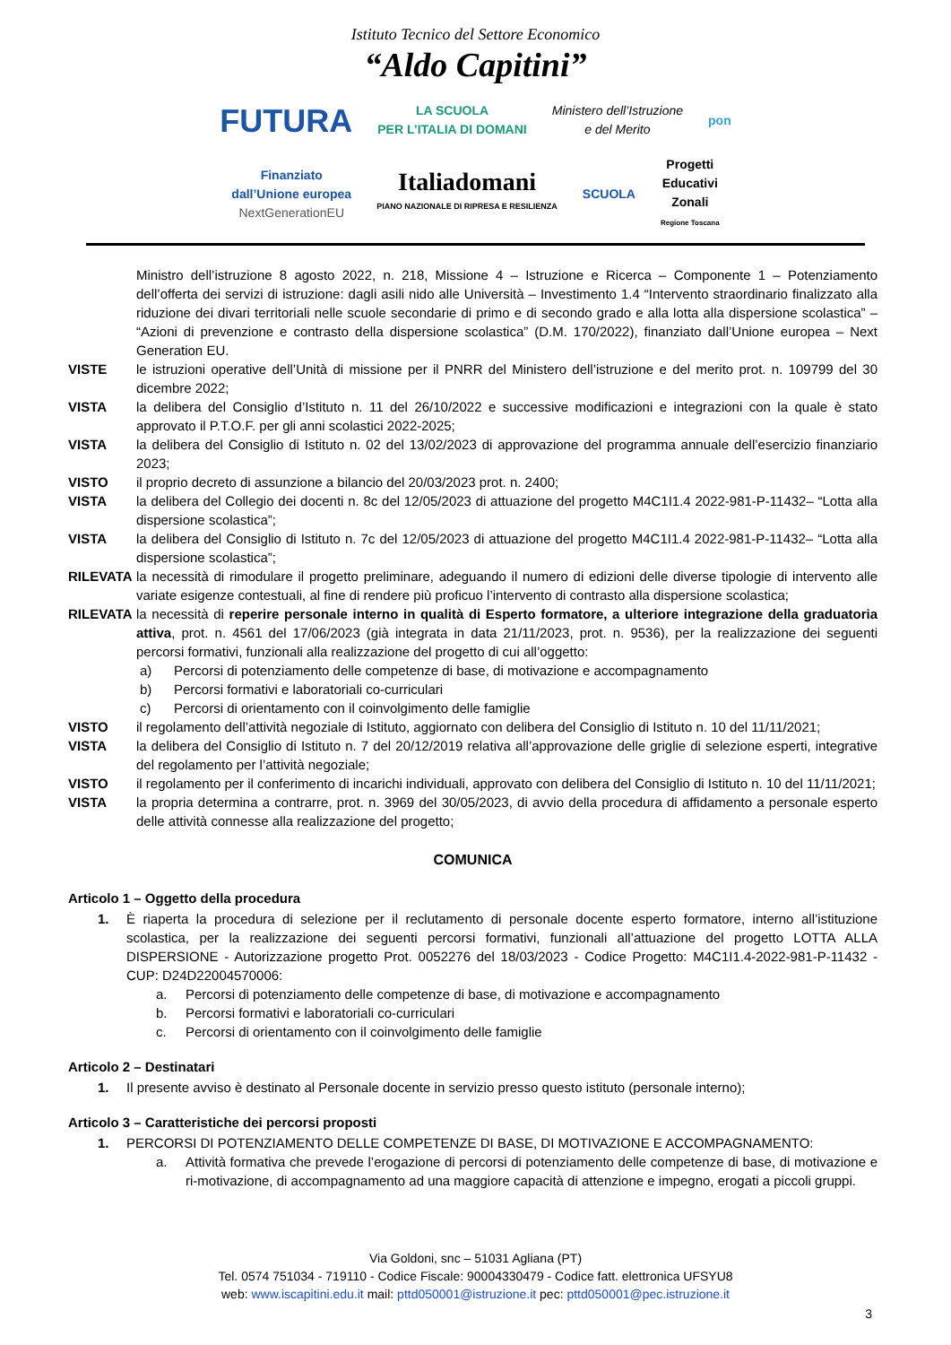Istituto Tecnico del Settore Economico
“Aldo Capitini”
FUTURA LA SCUOLA
PER L’ITALIA DI DOMANI Ministero dell’Istruzione
e del Merito pon
Finanziato
dall’Unione europea
NextGenerationEU Italiadomani
PIANO NAZIONALE DI RIPRESA E RESILIENZA SCUOLA Progetti
Educativi
Zonali
Regione Toscana
Ministro dell’istruzione 8 agosto 2022, n. 218, Missione 4 – Istruzione e Ricerca – Componente 1 – Potenziamento dell’offerta dei servizi di istruzione: dagli asili nido alle Università – Investimento 1.4 “Intervento straordinario finalizzato alla riduzione dei divari territoriali nelle scuole secondarie di primo e di secondo grado e alla lotta alla dispersione scolastica” – “Azioni di prevenzione e contrasto della dispersione scolastica” (D.M. 170/2022), finanziato dall’Unione europea – Next Generation EU.
VISTE le istruzioni operative dell’Unità di missione per il PNRR del Ministero dell’istruzione e del merito prot. n. 109799 del 30 dicembre 2022;
VISTA la delibera del Consiglio d’Istituto n. 11 del 26/10/2022 e successive modificazioni e integrazioni con la quale è stato approvato il P.T.O.F. per gli anni scolastici 2022-2025;
VISTA la delibera del Consiglio di Istituto n. 02 del 13/02/2023 di approvazione del programma annuale dell’esercizio finanziario 2023;
VISTO il proprio decreto di assunzione a bilancio del 20/03/2023 prot. n. 2400;
VISTA la delibera del Collegio dei docenti n. 8c del 12/05/2023 di attuazione del progetto M4C1I1.4 2022-981-P-11432– “Lotta alla dispersione scolastica”;
VISTA la delibera del Consiglio di Istituto n. 7c del 12/05/2023 di attuazione del progetto M4C1I1.4 2022-981-P-11432– “Lotta alla dispersione scolastica”;
RILEVATA la necessità di rimodulare il progetto preliminare, adeguando il numero di edizioni delle diverse tipologie di intervento alle variate esigenze contestuali, al fine di rendere più proficuo l’intervento di contrasto alla dispersione scolastica;
RILEVATA la necessità di reperire personale interno in qualità di Esperto formatore, a ulteriore integrazione della graduatoria attiva, prot. n. 4561 del 17/06/2023 (già integrata in data 21/11/2023, prot. n. 9536), per la realizzazione dei seguenti percorsi formativi, funzionali alla realizzazione del progetto di cui all’oggetto:
a) Percorsi di potenziamento delle competenze di base, di motivazione e accompagnamento
b) Percorsi formativi e laboratoriali co-curriculari
c) Percorsi di orientamento con il coinvolgimento delle famiglie
VISTO il regolamento dell’attività negoziale di Istituto, aggiornato con delibera del Consiglio di Istituto n. 10 del 11/11/2021;
VISTA la delibera del Consiglio di Istituto n. 7 del 20/12/2019 relativa all’approvazione delle griglie di selezione esperti, integrative del regolamento per l’attività negoziale;
VISTO il regolamento per il conferimento di incarichi individuali, approvato con delibera del Consiglio di Istituto n. 10 del 11/11/2021;
VISTA la propria determina a contrarre, prot. n. 3969 del 30/05/2023, di avvio della procedura di affidamento a personale esperto delle attività connesse alla realizzazione del progetto;
COMUNICA
Articolo 1 – Oggetto della procedura
1. È riaperta la procedura di selezione per il reclutamento di personale docente esperto formatore, interno all’istituzione scolastica, per la realizzazione dei seguenti percorsi formativi, funzionali all’attuazione del progetto LOTTA ALLA DISPERSIONE - Autorizzazione progetto Prot. 0052276 del 18/03/2023 - Codice Progetto: M4C1I1.4-2022-981-P-11432 - CUP: D24D22004570006:
a. Percorsi di potenziamento delle competenze di base, di motivazione e accompagnamento
b. Percorsi formativi e laboratoriali co-curriculari
c. Percorsi di orientamento con il coinvolgimento delle famiglie
Articolo 2 – Destinatari
1. Il presente avviso è destinato al Personale docente in servizio presso questo istituto (personale interno);
Articolo 3 – Caratteristiche dei percorsi proposti
1. PERCORSI DI POTENZIAMENTO DELLE COMPETENZE DI BASE, DI MOTIVAZIONE E ACCOMPAGNAMENTO:
a. Attività formativa che prevede l’erogazione di percorsi di potenziamento delle competenze di base, di motivazione e ri-motivazione, di accompagnamento ad una maggiore capacità di attenzione e impegno, erogati a piccoli gruppi.
Via Goldoni, snc – 51031 Agliana (PT)
Tel. 0574 751034 - 719110 - Codice Fiscale: 90004330479 - Codice fatt. elettronica UFSYU8
web: www.iscapitini.edu.it mail: pttd050001@istruzione.it pec: pttd050001@pec.istruzione.it
3